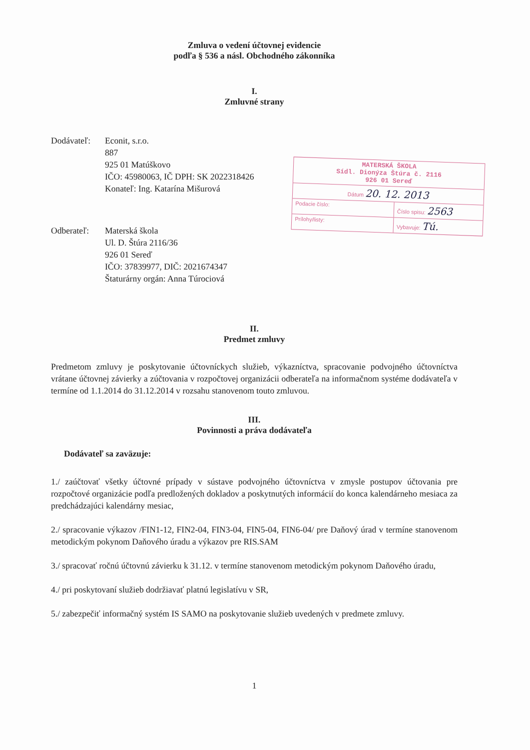Zmluva o vedení účtovnej evidencie
podľa § 536 a násl. Obchodného zákonníka
I.
Zmluvné strany
Dodávateľ: Econit, s.r.o.
887
925 01 Matúškovo
IČO: 45980063, IČ DPH: SK 2022318426
Konateľ: Ing. Katarína Mišurová
Odberateľ: Materská škola
Ul. D. Štúra 2116/36
926 01 Sereď
IČO: 37839977, DIČ: 2021674347
Štaturárny orgán: Anna Túrociová
II.
Predmet zmluvy
Predmetom zmluvy je poskytovanie účtovníckych služieb, výkazníctva, spracovanie podvojného účtovníctva vrátane účtovnej závierky a zúčtovania v rozpočtovej organizácii odberateľa na informačnom systéme dodávateľa v termíne od 1.1.2014 do 31.12.2014 v rozsahu stanovenom touto zmluvou.
III.
Povinnosti a práva dodávateľa
Dodávateľ sa zaväzuje:
1./ zaúčtovať všetky účtovné prípady v sústave podvojného účtovníctva v zmysle postupov účtovania pre rozpočtové organizácie podľa predložených dokladov a poskytnutých informácií do konca kalendárneho mesiaca za predchádzajúci kalendárny mesiac,
2./ spracovanie výkazov /FIN1-12, FIN2-04, FIN3-04, FIN5-04, FIN6-04/ pre Daňový úrad v termíne stanovenom metodickým pokynom Daňového úradu a výkazov pre RIS.SAM
3./ spracovať ročnú účtovnú závierku k 31.12. v termíne stanovenom metodickým pokynom Daňového úradu,
4./ pri poskytovaní služieb dodržiavať platnú legislatívu v SR,
5./ zabezpečiť informačný systém IS SAMO na poskytovanie služieb uvedených v predmete zmluvy.
1
MATERSKÁ ŠKOLA
Sídl. Dionýza Štúra č. 2116
926 01 Sereď
Dátum 20. 12. 2013
Podacie číslo: Číslo spisu: 2563
Prílohy/listy: Vybavuje: Tú.